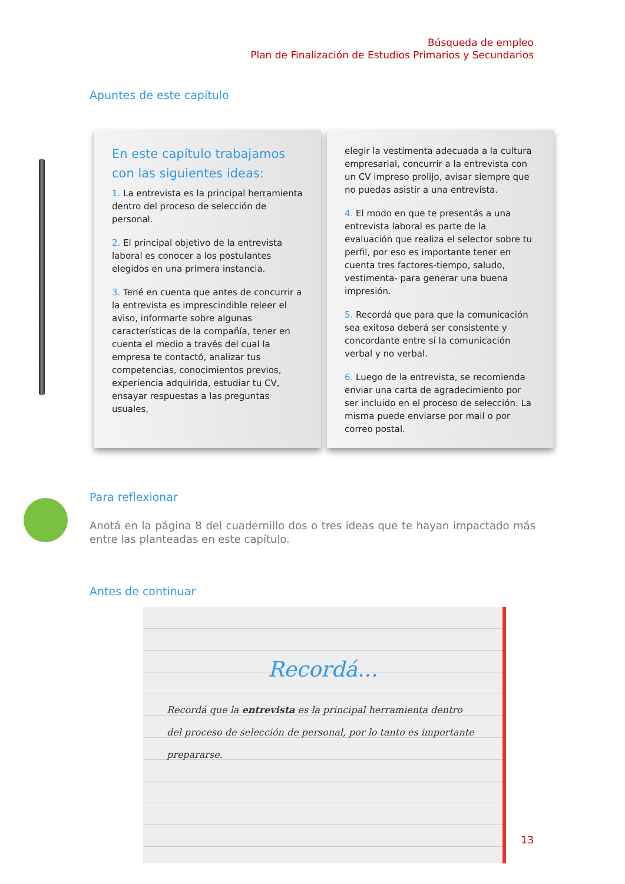Búsqueda de empleo
Plan de Finalización de Estudios Primarios y Secundarios
Apuntes de este capítulo
En este capítulo trabajamos con las siguientes ideas:
1. La entrevista es la principal herramienta dentro del proceso de selección de personal.
2. El principal objetivo de la entrevista laboral es conocer a los postulantes elegidos en una primera instancia.
3. Tené en cuenta que antes de concurrir a la entrevista es imprescindible releer el aviso, informarte sobre algunas características de la compañía, tener en cuenta el medio a través del cual la empresa te contactó, analizar tus competencias, conocimientos previos, experiencia adquirida, estudiar tu CV, ensayar respuestas a las preguntas usuales,
elegir la vestimenta adecuada a la cultura empresarial, concurrir a la entrevista con un CV impreso prolijo, avisar siempre que no puedas asistir a una entrevista.
4. El modo en que te presentás a una entrevista laboral es parte de la evaluación que realiza el selector sobre tu perfil, por eso es importante tener en cuenta tres factores-tiempo, saludo, vestimenta- para generar una buena impresión.
5. Recordá que para que la comunicación sea exitosa deberá ser consistente y concordante entre sí la comunicación verbal y no verbal.
6. Luego de la entrevista, se recomienda enviar una carta de agradecimiento por ser incluido en el proceso de selección. La misma puede enviarse por mail o por correo postal.
Para reflexionar
Anotá en la página 8 del cuadernillo dos o tres ideas que te hayan impactado más entre las planteadas en este capítulo.
Antes de continuar
Recordá...
Recordá que la entrevista es la principal herramienta dentro del proceso de selección de personal, por lo tanto es importante prepararse.
13